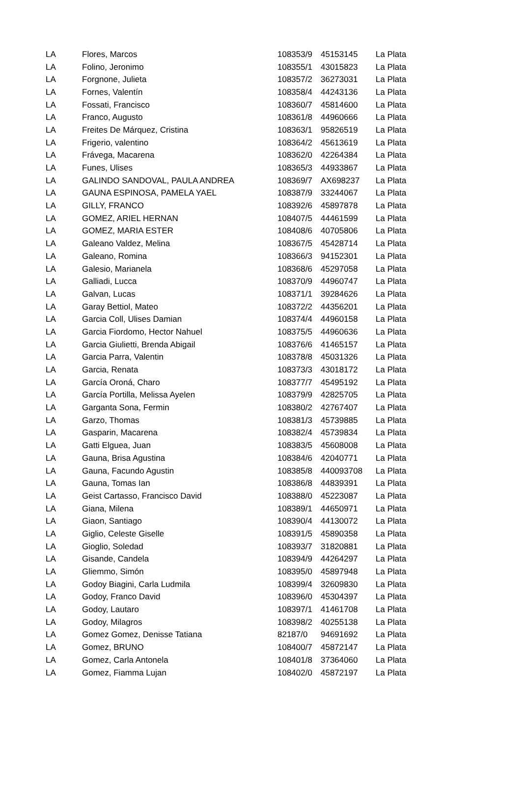| LA | Flores, Marcos | 108353/9 | 45153145 | La Plata |
| LA | Folino, Jeronimo | 108355/1 | 43015823 | La Plata |
| LA | Forgnone, Julieta | 108357/2 | 36273031 | La Plata |
| LA | Fornes, Valentín | 108358/4 | 44243136 | La Plata |
| LA | Fossati, Francisco | 108360/7 | 45814600 | La Plata |
| LA | Franco, Augusto | 108361/8 | 44960666 | La Plata |
| LA | Freites De Márquez, Cristina | 108363/1 | 95826519 | La Plata |
| LA | Frigerio, valentino | 108364/2 | 45613619 | La Plata |
| LA | Frávega, Macarena | 108362/0 | 42264384 | La Plata |
| LA | Funes, Ulises | 108365/3 | 44933867 | La Plata |
| LA | GALINDO SANDOVAL, PAULA ANDREA | 108369/7 | AX698237 | La Plata |
| LA | GAUNA ESPINOSA, PAMELA YAEL | 108387/9 | 33244067 | La Plata |
| LA | GILLY, FRANCO | 108392/6 | 45897878 | La Plata |
| LA | GOMEZ, ARIEL HERNAN | 108407/5 | 44461599 | La Plata |
| LA | GOMEZ, MARIA ESTER | 108408/6 | 40705806 | La Plata |
| LA | Galeano Valdez, Melina | 108367/5 | 45428714 | La Plata |
| LA | Galeano, Romina | 108366/3 | 94152301 | La Plata |
| LA | Galesio, Marianela | 108368/6 | 45297058 | La Plata |
| LA | Galliadi, Lucca | 108370/9 | 44960747 | La Plata |
| LA | Galvan, Lucas | 108371/1 | 39284626 | La Plata |
| LA | Garay Bettiol, Mateo | 108372/2 | 44356201 | La Plata |
| LA | Garcia Coll, Ulises Damian | 108374/4 | 44960158 | La Plata |
| LA | Garcia Fiordomo, Hector Nahuel | 108375/5 | 44960636 | La Plata |
| LA | Garcia Giulietti, Brenda Abigail | 108376/6 | 41465157 | La Plata |
| LA | Garcia Parra, Valentin | 108378/8 | 45031326 | La Plata |
| LA | Garcia, Renata | 108373/3 | 43018172 | La Plata |
| LA | García Oroná, Charo | 108377/7 | 45495192 | La Plata |
| LA | García Portilla, Melissa Ayelen | 108379/9 | 42825705 | La Plata |
| LA | Garganta Sona, Fermin | 108380/2 | 42767407 | La Plata |
| LA | Garzo, Thomas | 108381/3 | 45739885 | La Plata |
| LA | Gasparin, Macarena | 108382/4 | 45739834 | La Plata |
| LA | Gatti Elguea, Juan | 108383/5 | 45608008 | La Plata |
| LA | Gauna, Brisa Agustina | 108384/6 | 42040771 | La Plata |
| LA | Gauna, Facundo Agustin | 108385/8 | 440093708 | La Plata |
| LA | Gauna, Tomas Ian | 108386/8 | 44839391 | La Plata |
| LA | Geist Cartasso, Francisco David | 108388/0 | 45223087 | La Plata |
| LA | Giana, Milena | 108389/1 | 44650971 | La Plata |
| LA | Giaon, Santiago | 108390/4 | 44130072 | La Plata |
| LA | Giglio, Celeste Giselle | 108391/5 | 45890358 | La Plata |
| LA | Gioglio, Soledad | 108393/7 | 31820881 | La Plata |
| LA | Gisande, Candela | 108394/9 | 44264297 | La Plata |
| LA | Gliemmo, Simón | 108395/0 | 45897948 | La Plata |
| LA | Godoy Biagini, Carla Ludmila | 108399/4 | 32609830 | La Plata |
| LA | Godoy, Franco David | 108396/0 | 45304397 | La Plata |
| LA | Godoy, Lautaro | 108397/1 | 41461708 | La Plata |
| LA | Godoy, Milagros | 108398/2 | 40255138 | La Plata |
| LA | Gomez Gomez, Denisse Tatiana | 82187/0 | 94691692 | La Plata |
| LA | Gomez, BRUNO | 108400/7 | 45872147 | La Plata |
| LA | Gomez, Carla Antonela | 108401/8 | 37364060 | La Plata |
| LA | Gomez, Fiamma Lujan | 108402/0 | 45872197 | La Plata |